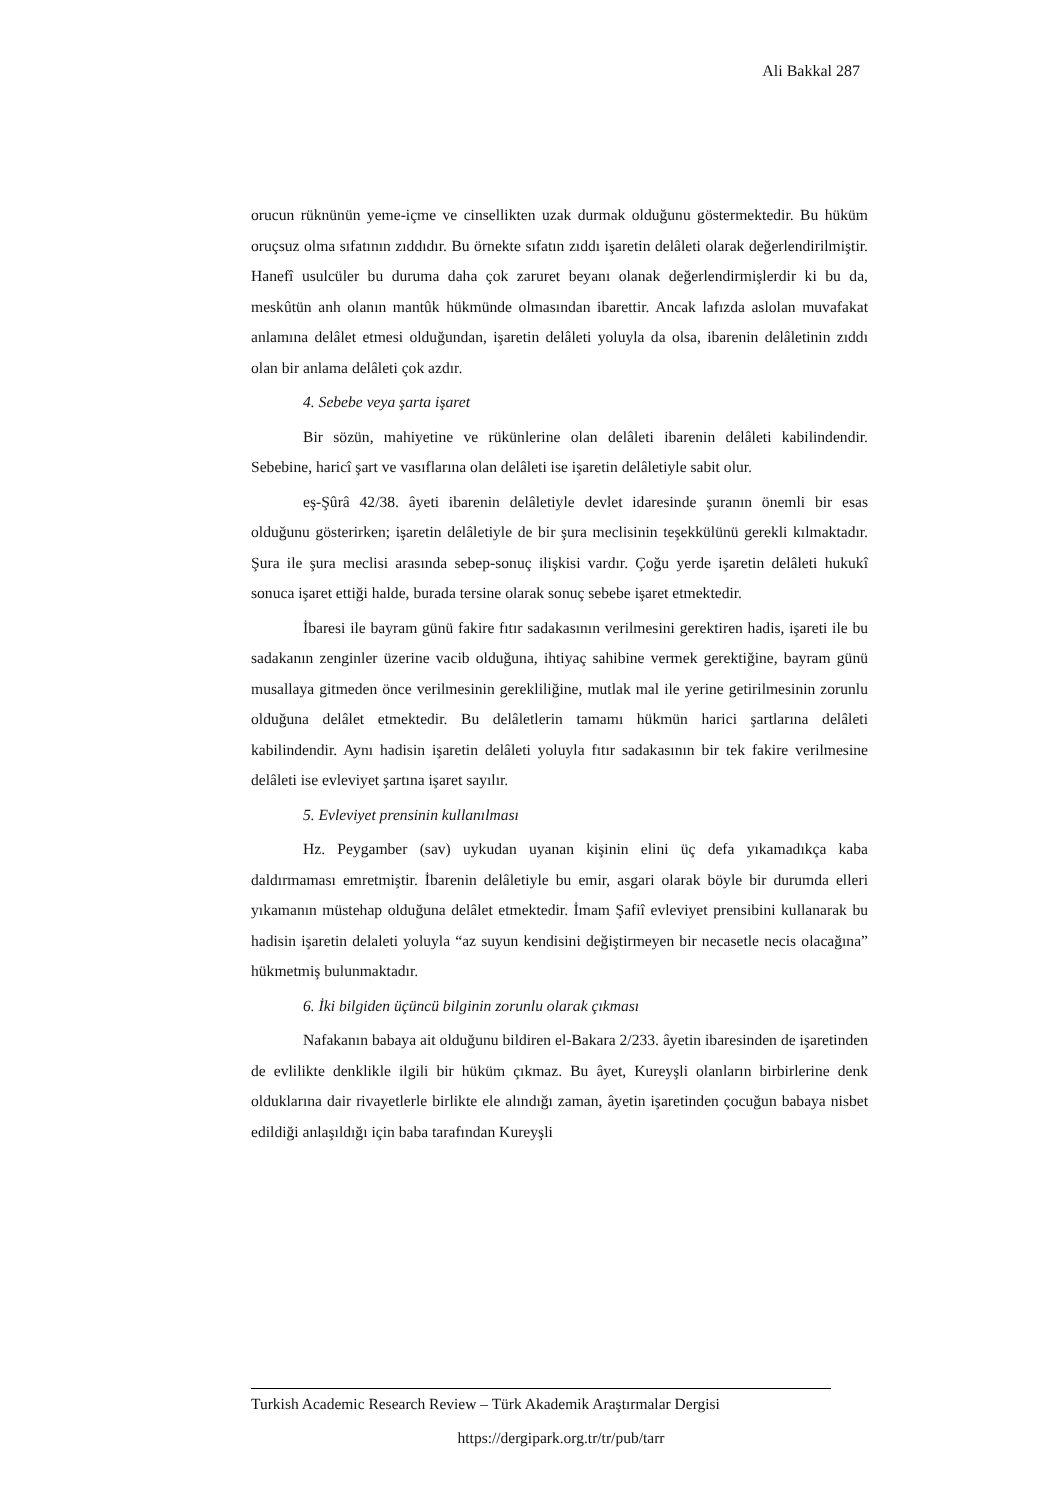Ali Bakkal 287
orucun rüknünün yeme-içme ve cinsellikten uzak durmak olduğunu göstermektedir. Bu hüküm oruçsuz olma sıfatının zıddıdır. Bu örnekte sıfatın zıddı işaretin delâleti olarak değerlendirilmiştir. Hanefî usulcüler bu duruma daha çok zaruret beyanı olanak değerlendirmişlerdir ki bu da, meskûtün anh olanın mantûk hükmünde olmasından ibarettir. Ancak lafızda aslolan muvafakat anlamına delâlet etmesi olduğundan, işaretin delâleti yoluyla da olsa, ibarenin delâletinin zıddı olan bir anlama delâleti çok azdır.
4. Sebebe veya şarta işaret
Bir sözün, mahiyetine ve rükünlerine olan delâleti ibarenin delâleti kabilindendir. Sebebine, haricî şart ve vasıflarına olan delâleti ise işaretin delâletiyle sabit olur.
eş-Şûrâ 42/38. âyeti ibarenin delâletiyle devlet idaresinde şuranın önemli bir esas olduğunu gösterirken; işaretin delâletiyle de bir şura meclisinin teşekkülünü gerekli kılmaktadır. Şura ile şura meclisi arasında sebep-sonuç ilişkisi vardır. Çoğu yerde işaretin delâleti hukukî sonuca işaret ettiği halde, burada tersine olarak sonuç sebebe işaret etmektedir.
İbaresi ile bayram günü fakire fıtır sadakasının verilmesini gerektiren hadis, işareti ile bu sadakanın zenginler üzerine vacib olduğuna, ihtiyaç sahibine vermek gerektiğine, bayram günü musallaya gitmeden önce verilmesinin gerekliliğine, mutlak mal ile yerine getirilmesinin zorunlu olduğuna delâlet etmektedir. Bu delâletlerin tamamı hükmün harici şartlarına delâleti kabilindendir. Aynı hadisin işaretin delâleti yoluyla fıtır sadakasının bir tek fakire verilmesine delâleti ise evleviyet şartına işaret sayılır.
5. Evleviyet prensinin kullanılması
Hz. Peygamber (sav) uykudan uyanan kişinin elini üç defa yıkamadıkça kaba daldırmaması emretmiştir. İbarenin delâletiyle bu emir, asgari olarak böyle bir durumda elleri yıkamanın müstehap olduğuna delâlet etmektedir. İmam Şafiî evleviyet prensibini kullanarak bu hadisin işaretin delaleti yoluyla “az suyun kendisini değiştirmeyen bir necasetle necis olacağına” hükmetmiş bulunmaktadır.
6. İki bilgiden üçüncü bilginin zorunlu olarak çıkması
Nafakanın babaya ait olduğunu bildiren el-Bakara 2/233. âyetin ibaresinden de işaretinden de evlilikte denklikle ilgili bir hüküm çıkmaz. Bu âyet, Kureyşli olanların birbirlerine denk olduklarına dair rivayetlerle birlikte ele alındığı zaman, âyetin işaretinden çocuğun babaya nisbet edildiği anlaşıldığı için baba tarafından Kureyşli
Turkish Academic Research Review – Türk Akademik Araştırmalar Dergisi
https://dergipark.org.tr/tr/pub/tarr